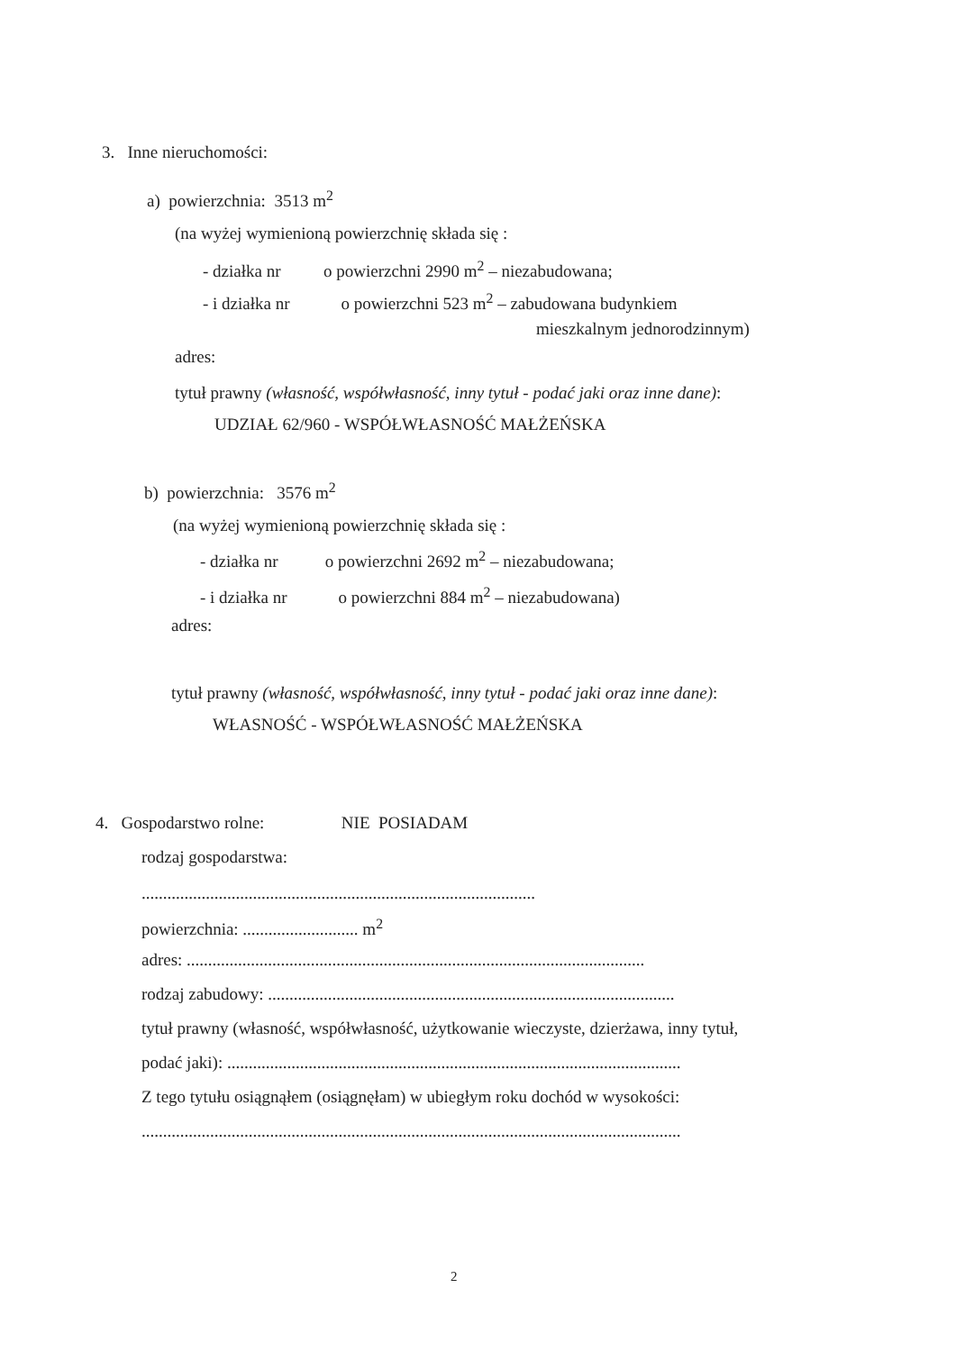3. Inne nieruchomości:
a) powierzchnia: 3513 m<sup>2</sup>
(na wyżej wymienioną powierzchnię składa się :
- działka nr o powierzchni 2990 m<sup>2</sup> – niezabudowana;
- i działka nr o powierzchni 523 m<sup>2</sup> – zabudowana budynkiem
mieszkalnym jednorodzinnym)
adres:
tytuł prawny (własność, współwłasność, inny tytuł - podać jaki oraz inne dane):
UDZIAŁ 62/960 - WSPÓŁWŁASNOŚĆ MAŁŻEŃSKA
b) powierzchnia: 3576 m<sup>2</sup>
(na wyżej wymienioną powierzchnię składa się :
- działka nr o powierzchni 2692 m<sup>2</sup> – niezabudowana;
- i działka nr o powierzchni 884 m<sup>2</sup> – niezabudowana)
adres:
tytuł prawny (własność, współwłasność, inny tytuł - podać jaki oraz inne dane):
WŁASNOŚĆ - WSPÓŁWŁASNOŚĆ MAŁŻEŃSKA
4. Gospodarstwo rolne: NIE POSIADAM
rodzaj gospodarstwa:
............................................................................................
powierzchnia: ........................... m<sup>2</sup>
adres: ...........................................................................................................
rodzaj zabudowy: ...............................................................................................
tytuł prawny (własność, współwłasność, użytkowanie wieczyste, dzierżawa, inny tytuł,
podać jaki): ..........................................................................................................
Z tego tytułu osiągnąłem (osiągnęłam) w ubiegłym roku dochód w wysokości:
..............................................................................................................................
2